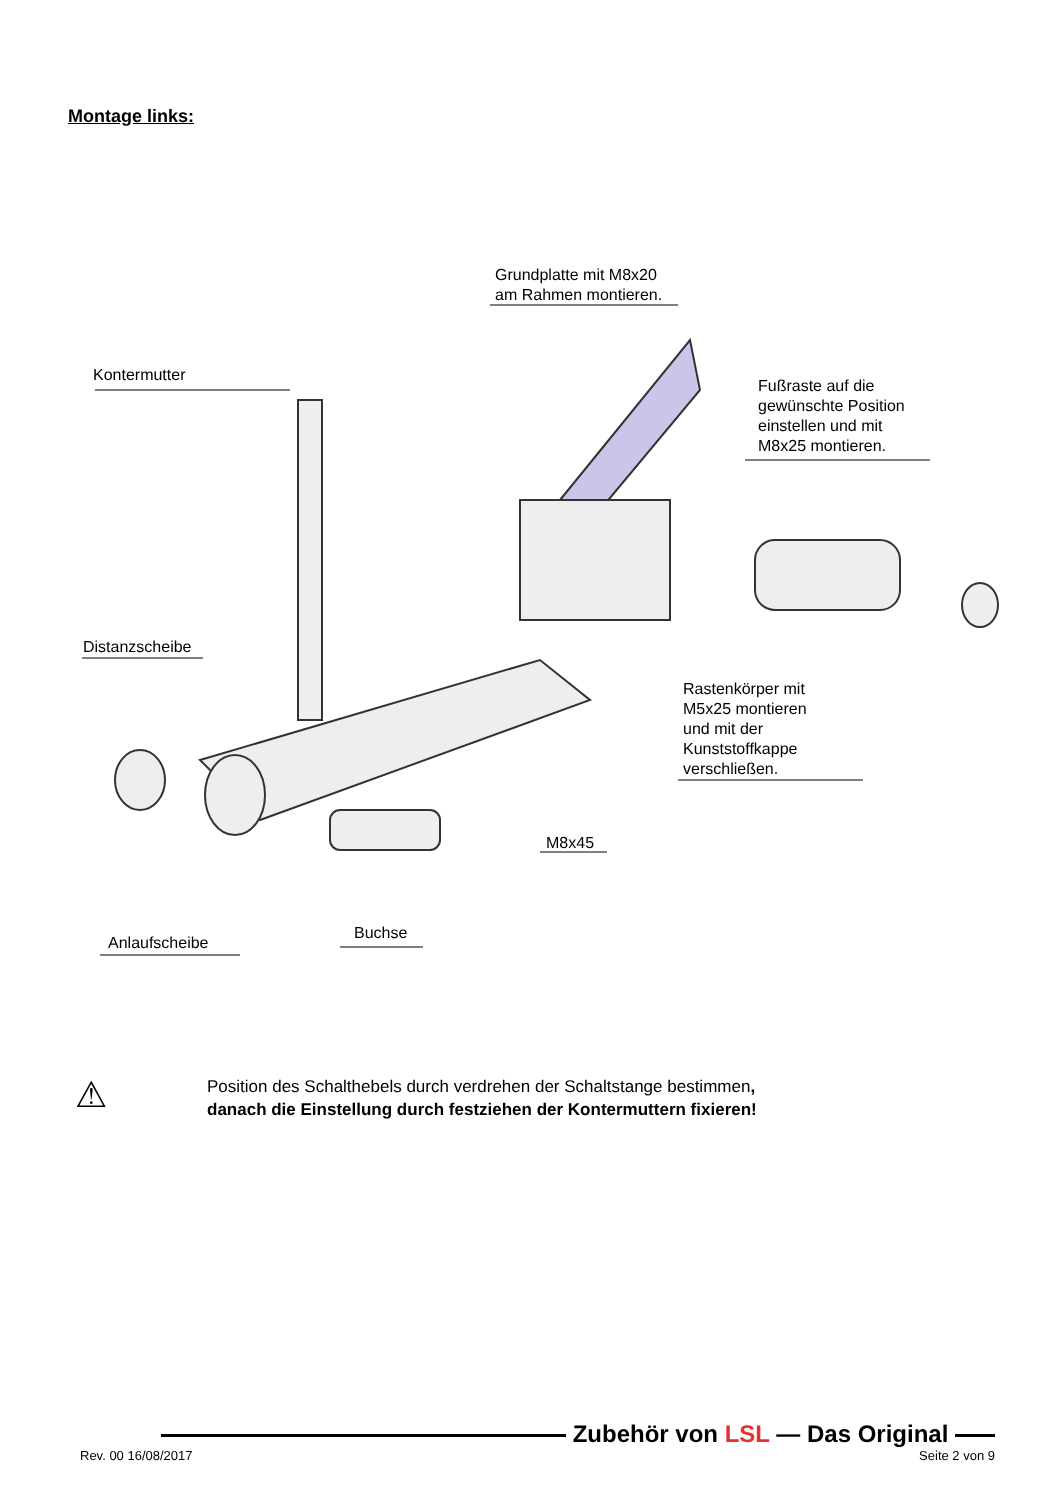Montage links:
Grundplatte mit M8x20
am Rahmen montieren.
Kontermutter
Fußraste auf die
gewünschte Position
einstellen und mit
M8x25 montieren.
Distanzscheibe
Rastenkörper mit
M5x25 montieren
und mit der
Kunststoffkappe
verschließen.
M8x45
Buchse
Anlaufscheibe
⚠
Position des Schalthebels durch verdrehen der Schaltstange bestimmen,
danach die Einstellung durch festziehen der Kontermuttern fixieren!
Zubehör von LSL — Das Original
Rev. 00 16/08/2017 Seite 2 von 9